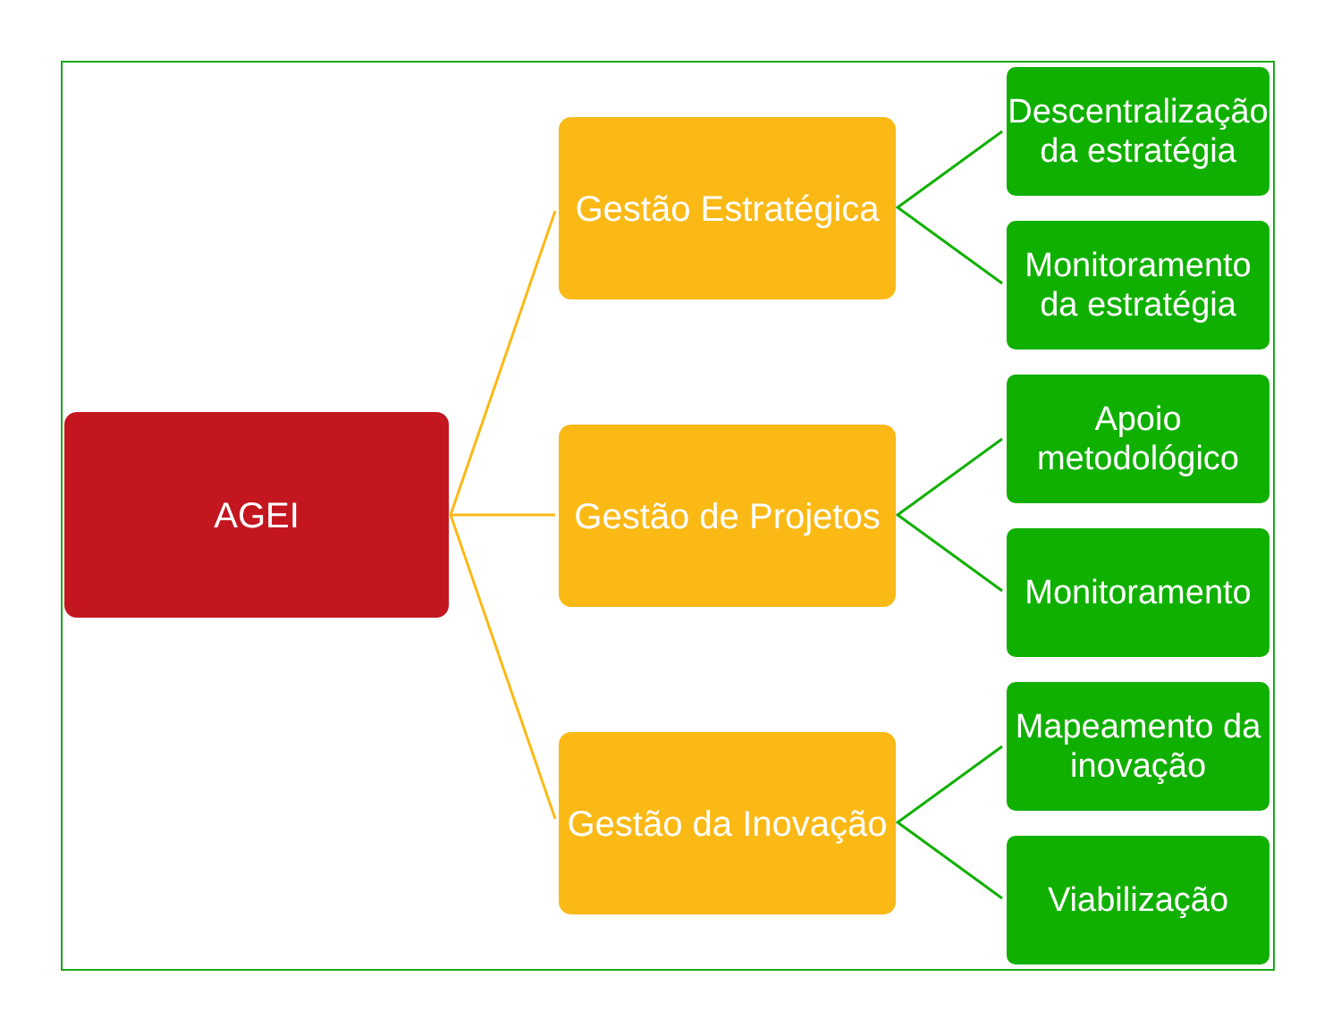AGEI
Gestão Estratégica
Gestão de Projetos
Gestão da Inovação
Descentralização da estratégia
Monitoramento da estratégia
Apoio metodológico
Monitoramento
Mapeamento da inovação
Viabilização